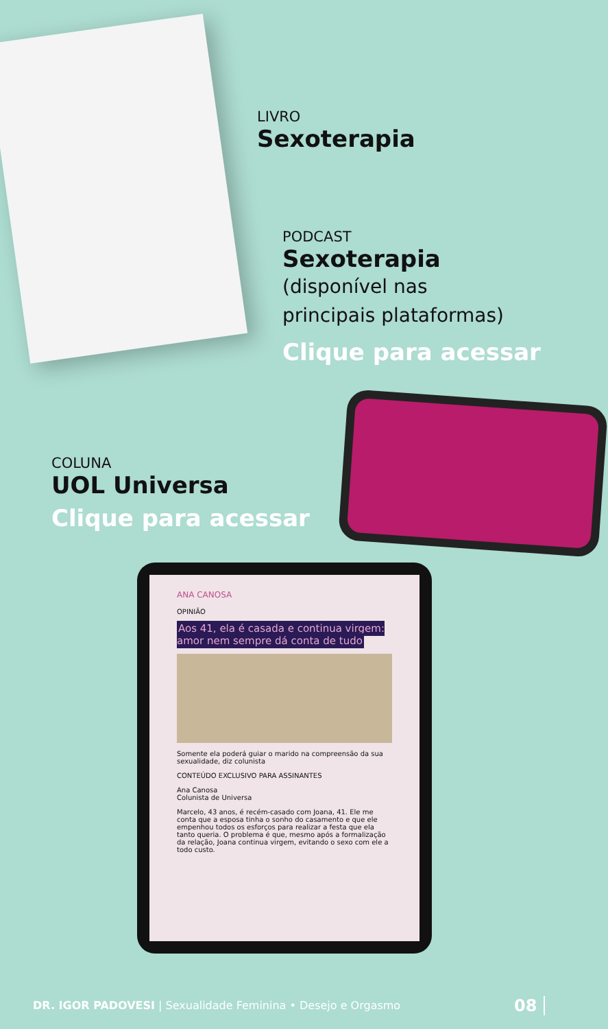ANA CANOSA
OPINIÃO
Aos 41, ela é casada e continua virgem: amor nem sempre dá conta de tudo
Somente ela poderá guiar o marido na compreensão da sua sexualidade, diz colunista
CONTEÚDO EXCLUSIVO PARA ASSINANTES
Ana Canosa
Colunista de Universa
Marcelo, 43 anos, é recém-casado com Joana, 41. Ele me conta que a esposa tinha o sonho do casamento e que ele empenhou todos os esforços para realizar a festa que ela tanto queria. O problema é que, mesmo após a formalização da relação, Joana continua virgem, evitando o sexo com ele a todo custo.
LIVRO
Sexoterapia
PODCAST
Sexoterapia
(disponível nas
principais plataformas)
Clique para acessar
COLUNA
UOL Universa
Clique para acessar
DR. IGOR PADOVESI | Sexualidade Feminina • Desejo e Orgasmo
08